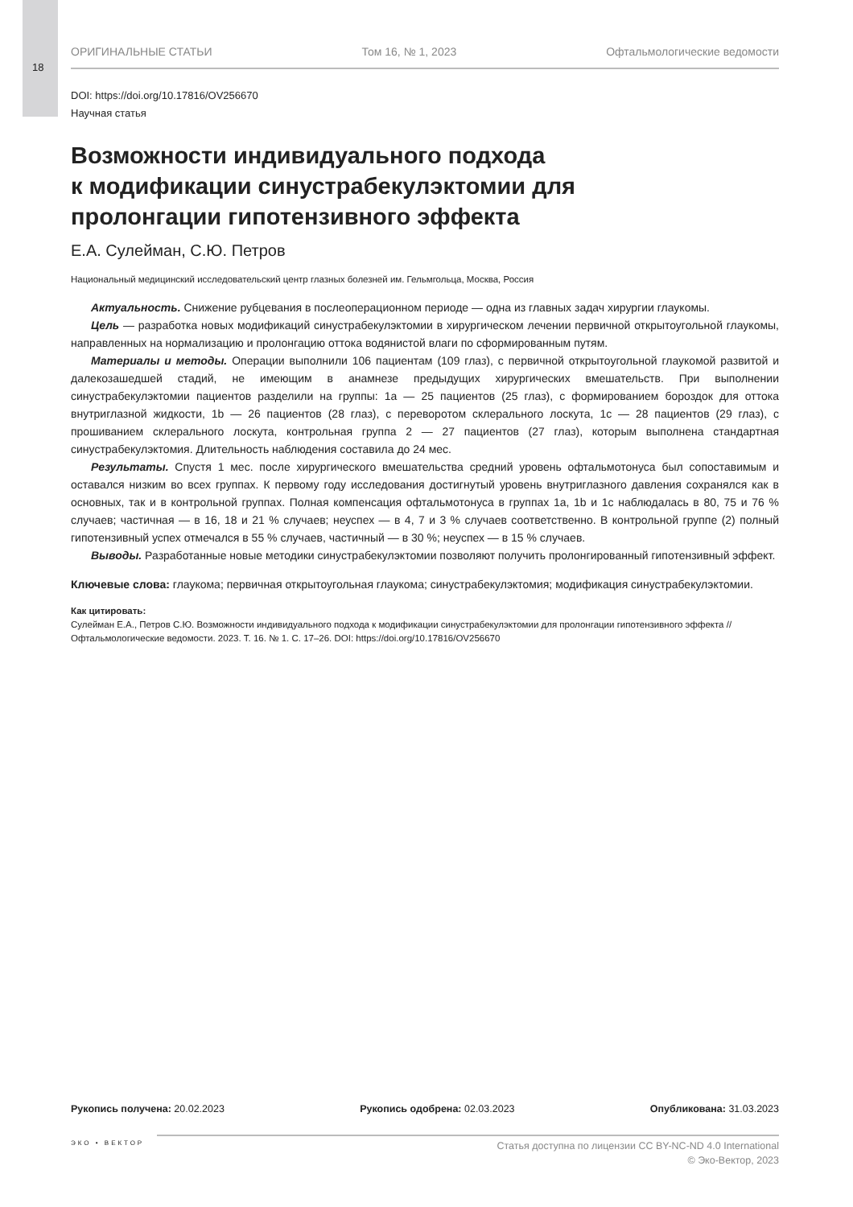18
ОРИГИНАЛЬНЫЕ СТАТЬИ Том 16, № 1, 2023 Офтальмологические ведомости
DOI: https://doi.org/10.17816/OV256670
Научная статья
Возможности индивидуального подхода
к модификации синустрабекулэктомии для
пролонгации гипотензивного эффекта
Е.А. Сулейман, С.Ю. Петров
Национальный медицинский исследовательский центр глазных болезней им. Гельмгольца, Москва, Россия
Актуальность. Снижение рубцевания в послеоперационном периоде — одна из главных задач хирургии глаукомы.
Цель — разработка новых модификаций синустрабекулэктомии в хирургическом лечении первичной открытоугольной глаукомы, направленных на нормализацию и пролонгацию оттока водянистой влаги по сформированным путям.
Материалы и методы. Операции выполнили 106 пациентам (109 глаз), с первичной открытоугольной глаукомой развитой и далекозашедшей стадий, не имеющим в анамнезе предыдущих хирургических вмешательств. При выполнении синустрабекулэктомии пациентов разделили на группы: 1a — 25 пациентов (25 глаз), с формированием бороздок для оттока внутриглазной жидкости, 1b — 26 пациентов (28 глаз), с переворотом склерального лоскута, 1c — 28 пациентов (29 глаз), с прошиванием склерального лоскута, контрольная группа 2 — 27 пациентов (27 глаз), которым выполнена стандартная синустрабекулэктомия. Длительность наблюдения составила до 24 мес.
Результаты. Спустя 1 мес. после хирургического вмешательства средний уровень офтальмотонуса был сопоставимым и оставался низким во всех группах. К первому году исследования достигнутый уровень внутриглазного давления сохранялся как в основных, так и в контрольной группах. Полная компенсация офтальмотонуса в группах 1a, 1b и 1c наблюдалась в 80, 75 и 76 % случаев; частичная — в 16, 18 и 21 % случаев; неуспех — в 4, 7 и 3 % случаев соответственно. В контрольной группе (2) полный гипотензивный успех отмечался в 55 % случаев, частичный — в 30 %; неуспех — в 15 % случаев.
Выводы. Разработанные новые методики синустрабекулэктомии позволяют получить пролонгированный гипотензивный эффект.
Ключевые слова: глаукома; первичная открытоугольная глаукома; синустрабекулэктомия; модификация синустрабекулэктомии.
Как цитировать:
Сулейман Е.А., Петров С.Ю. Возможности индивидуального подхода к модификации синустрабекулэктомии для пролонгации гипотензивного эффекта // Офтальмологические ведомости. 2023. Т. 16. № 1. С. 17–26. DOI: https://doi.org/10.17816/OV256670
Рукопись получена: 20.02.2023 Рукопись одобрена: 02.03.2023 Опубликована: 31.03.2023
ЭКО • ВЕКТОР
Статья доступна по лицензии CC BY-NC-ND 4.0 International
© Эко-Вектор, 2023